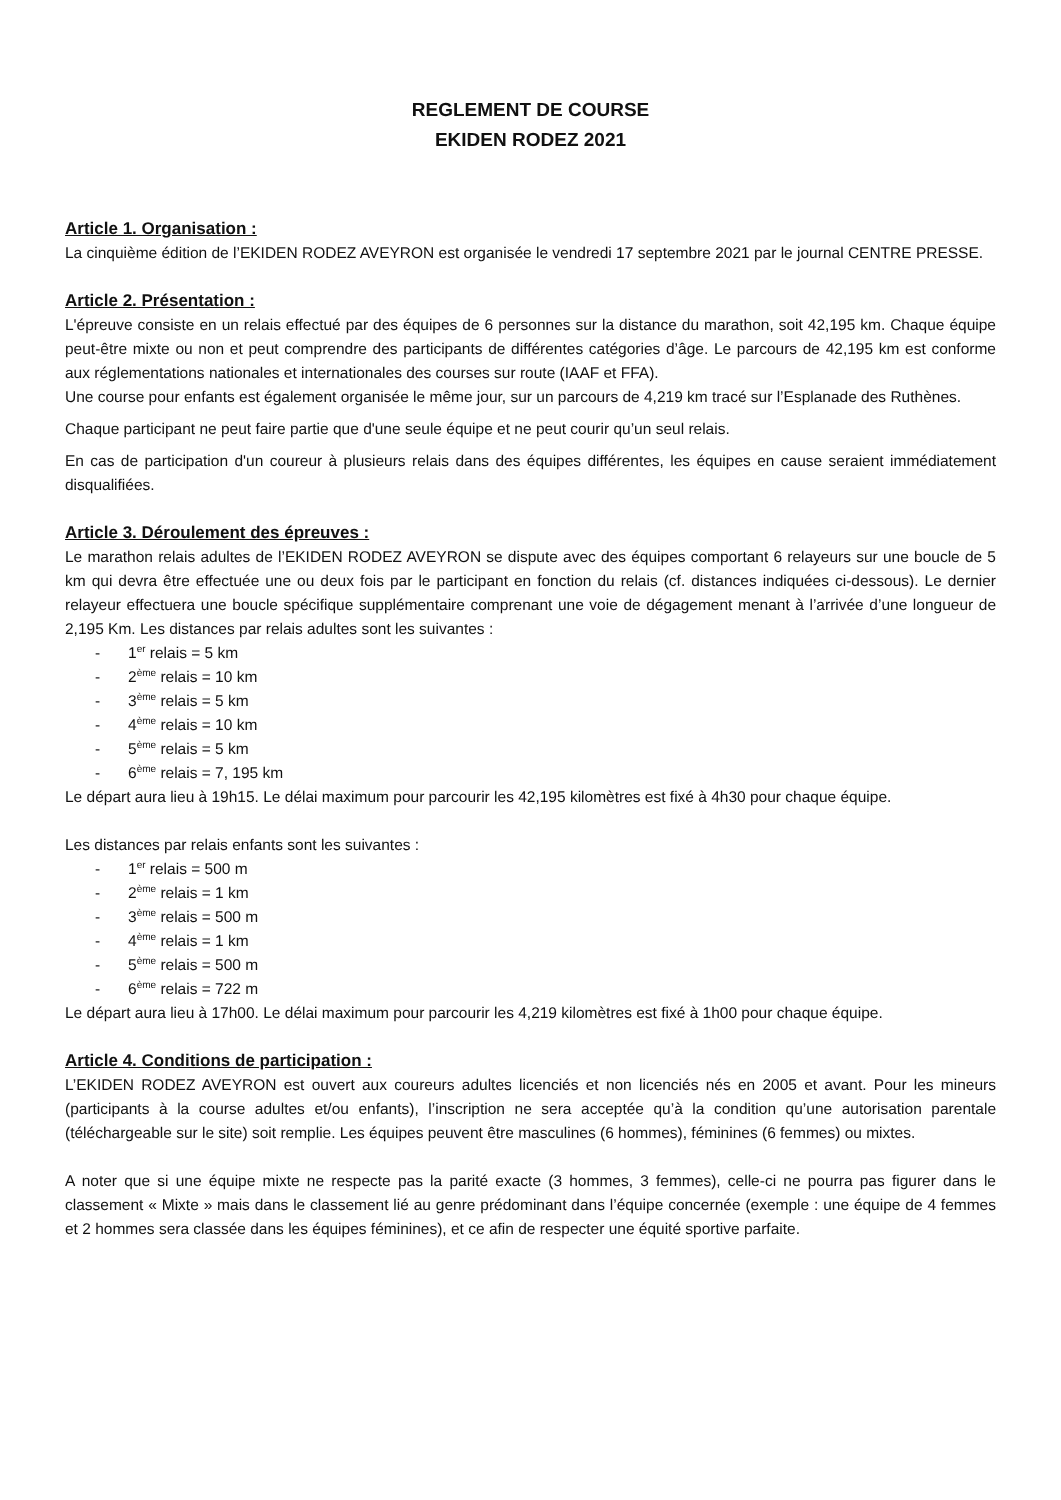REGLEMENT DE COURSE
EKIDEN RODEZ 2021
Article 1. Organisation :
La cinquième édition de l’EKIDEN RODEZ AVEYRON est organisée le vendredi 17 septembre 2021 par le journal CENTRE PRESSE.
Article 2. Présentation :
L'épreuve consiste en un relais effectué par des équipes de 6 personnes sur la distance du marathon, soit 42,195 km. Chaque équipe peut-être mixte ou non et peut comprendre des participants de différentes catégories d’âge. Le parcours de 42,195 km est conforme aux réglementations nationales et internationales des courses sur route (IAAF et FFA).
Une course pour enfants est également organisée le même jour, sur un parcours de 4,219 km tracé sur l’Esplanade des Ruthènes.
Chaque participant ne peut faire partie que d'une seule équipe et ne peut courir qu’un seul relais.
En cas de participation d'un coureur à plusieurs relais dans des équipes différentes, les équipes en cause seraient immédiatement disqualifiées.
Article 3. Déroulement des épreuves :
Le marathon relais adultes de l’EKIDEN RODEZ AVEYRON se dispute avec des équipes comportant 6 relayeurs sur une boucle de 5 km qui devra être effectuée une ou deux fois par le participant en fonction du relais (cf. distances indiquées ci-dessous). Le dernier relayeur effectuera une boucle spécifique supplémentaire comprenant une voie de dégagement menant à l’arrivée d’une longueur de 2,195 Km. Les distances par relais adultes sont les suivantes :
- 1<sup>er</sup> relais = 5 km
- 2<sup>ème</sup> relais = 10 km
- 3<sup>ème</sup> relais = 5 km
- 4<sup>ème</sup> relais = 10 km
- 5<sup>ème</sup> relais = 5 km
- 6<sup>ème</sup> relais = 7, 195 km
Le départ aura lieu à 19h15. Le délai maximum pour parcourir les 42,195 kilomètres est fixé à 4h30 pour chaque équipe.
Les distances par relais enfants sont les suivantes :
- 1<sup>er</sup> relais = 500 m
- 2<sup>ème</sup> relais = 1 km
- 3<sup>ème</sup> relais = 500 m
- 4<sup>ème</sup> relais = 1 km
- 5<sup>ème</sup> relais = 500 m
- 6<sup>ème</sup> relais = 722 m
Le départ aura lieu à 17h00. Le délai maximum pour parcourir les 4,219 kilomètres est fixé à 1h00 pour chaque équipe.
Article 4. Conditions de participation :
L’EKIDEN RODEZ AVEYRON est ouvert aux coureurs adultes licenciés et non licenciés nés en 2005 et avant. Pour les mineurs (participants à la course adultes et/ou enfants), l’inscription ne sera acceptée qu’à la condition qu’une autorisation parentale (téléchargeable sur le site) soit remplie. Les équipes peuvent être masculines (6 hommes), féminines (6 femmes) ou mixtes.
A noter que si une équipe mixte ne respecte pas la parité exacte (3 hommes, 3 femmes), celle-ci ne pourra pas figurer dans le classement « Mixte » mais dans le classement lié au genre prédominant dans l’équipe concernée (exemple : une équipe de 4 femmes et 2 hommes sera classée dans les équipes féminines), et ce afin de respecter une équité sportive parfaite.